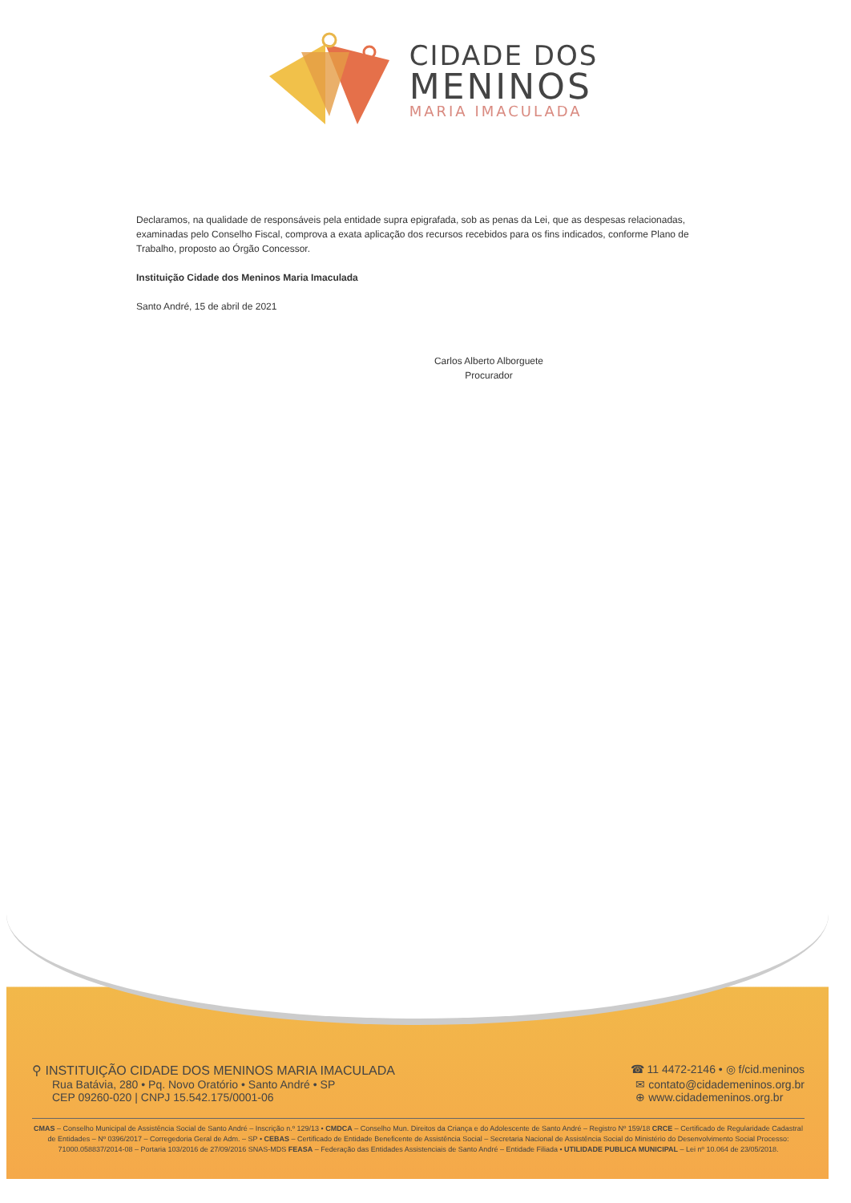CIDADE DOS
MENINOS
MARIA IMACULADA
Declaramos, na qualidade de responsáveis pela entidade supra epigrafada, sob as penas da Lei, que as despesas relacionadas, examinadas pelo Conselho Fiscal, comprova a exata aplicação dos recursos recebidos para os fins indicados, conforme Plano de Trabalho, proposto ao Órgão Concessor.
Instituição Cidade dos Meninos Maria Imaculada
Santo André, 15 de abril de 2021
Carlos Alberto Alborguete
Procurador
⚲ INSTITUIÇÃO CIDADE DOS MENINOS MARIA IMACULADA
☎ 11 4472-2146 • ◎ f/cid.meninos
Rua Batávia, 280 • Pq. Novo Oratório • Santo André • SP
CEP 09260-020 | CNPJ 15.542.175/0001-06
✉ contato@cidademeninos.org.br
⊕ www.cidademeninos.org.br
CMAS – Conselho Municipal de Assistência Social de Santo André – Inscrição n.º 129/13 • CMDCA – Conselho Mun. Direitos da Criança e do Adolescente de Santo André – Registro Nº 159/18 CRCE – Certificado de Regularidade Cadastral de Entidades – Nº 0396/2017 – Corregedoria Geral de Adm. – SP • CEBAS – Certificado de Entidade Beneficente de Assistência Social – Secretaria Nacional de Assistência Social do Ministério do Desenvolvimento Social Processo: 71000.058837/2014-08 – Portaria 103/2016 de 27/09/2016 SNAS-MDS FEASA – Federação das Entidades Assistenciais de Santo André – Entidade Filiada • UTILIDADE PUBLICA MUNICIPAL – Lei nº 10.064 de 23/05/2018.